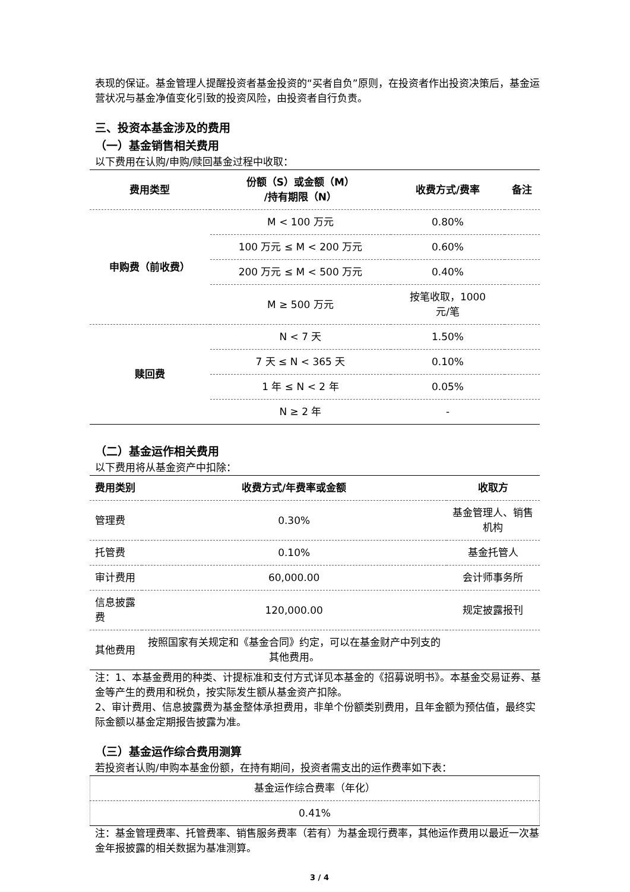表现的保证。基金管理人提醒投资者基金投资的“买者自负”原则，在投资者作出投资决策后，基金运营状况与基金净值变化引致的投资风险，由投资者自行负责。
三、投资本基金涉及的费用
（一）基金销售相关费用
以下费用在认购/申购/赎回基金过程中收取：
| 费用类型 | 份额（S）或金额（M） /持有期限（N） | 收费方式/费率 | 备注 |
| --- | --- | --- | --- |
| 申购费（前收费） | M < 100 万元 | 0.80% | |
| | 100 万元 ≤ M < 200 万元 | 0.60% | |
| | 200 万元 ≤ M < 500 万元 | 0.40% | |
| | M ≥ 500 万元 | 按笔收取，1000 元/笔 | |
| 赎回费 | N < 7 天 | 1.50% | |
| | 7 天 ≤ N < 365 天 | 0.10% | |
| | 1 年 ≤ N < 2 年 | 0.05% | |
| | N ≥ 2 年 | - | |
（二）基金运作相关费用
以下费用将从基金资产中扣除：
| 费用类别 | 收费方式/年费率或金额 | 收取方 |
| --- | --- | --- |
| 管理费 | 0.30% | 基金管理人、销售机构 |
| 托管费 | 0.10% | 基金托管人 |
| 审计费用 | 60,000.00 | 会计师事务所 |
| 信息披露费 | 120,000.00 | 规定披露报刊 |
| 其他费用 | 按照国家有关规定和《基金合同》约定，可以在基金财产中列支的其他费用。 | |
注：1、本基金费用的种类、计提标准和支付方式详见本基金的《招募说明书》。本基金交易证券、基金等产生的费用和税负，按实际发生额从基金资产扣除。
2、审计费用、信息披露费为基金整体承担费用，非单个份额类别费用，且年金额为预估值，最终实际金额以基金定期报告披露为准。
（三）基金运作综合费用测算
若投资者认购/申购本基金份额，在持有期间，投资者需支出的运作费率如下表：
| 基金运作综合费率（年化） |
| 0.41% |
注：基金管理费率、托管费率、销售服务费率（若有）为基金现行费率，其他运作费用以最近一次基金年报披露的相关数据为基准测算。
3 / 4